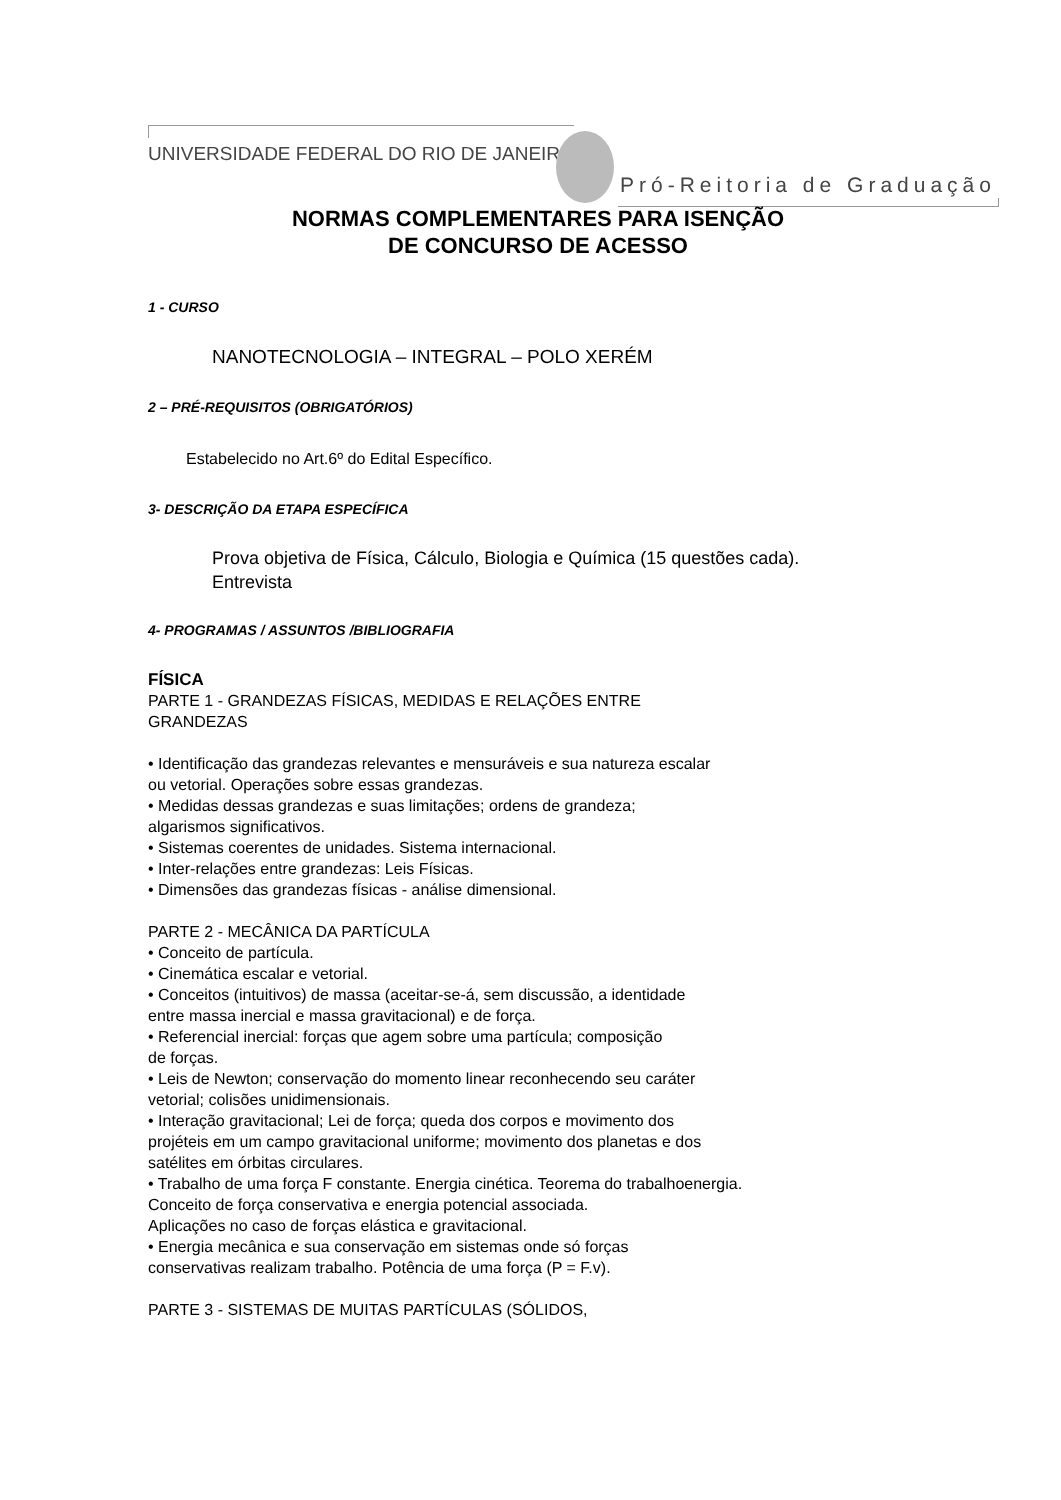UNIVERSIDADE FEDERAL DO RIO DE JANEIRO
Pró-Reitoria de Graduação
NORMAS COMPLEMENTARES PARA ISENÇÃO
DE CONCURSO DE ACESSO
1 - CURSO
NANOTECNOLOGIA – INTEGRAL – POLO XERÉM
2 – PRÉ-REQUISITOS (OBRIGATÓRIOS)
Estabelecido no Art.6º do Edital Específico.
3- DESCRIÇÃO DA ETAPA ESPECÍFICA
Prova objetiva de Física, Cálculo, Biologia e Química (15 questões cada).
Entrevista
4- PROGRAMAS / ASSUNTOS /BIBLIOGRAFIA
FÍSICA
PARTE 1 - GRANDEZAS FÍSICAS, MEDIDAS E RELAÇÕES ENTRE
GRANDEZAS
• Identificação das grandezas relevantes e mensuráveis e sua natureza escalar
ou vetorial. Operações sobre essas grandezas.
• Medidas dessas grandezas e suas limitações; ordens de grandeza;
algarismos significativos.
• Sistemas coerentes de unidades. Sistema internacional.
• Inter-relações entre grandezas: Leis Físicas.
• Dimensões das grandezas físicas - análise dimensional.
PARTE 2 - MECÂNICA DA PARTÍCULA
• Conceito de partícula.
• Cinemática escalar e vetorial.
• Conceitos (intuitivos) de massa (aceitar-se-á, sem discussão, a identidade
entre massa inercial e massa gravitacional) e de força.
• Referencial inercial: forças que agem sobre uma partícula; composição
de forças.
• Leis de Newton; conservação do momento linear reconhecendo seu caráter
vetorial; colisões unidimensionais.
• Interação gravitacional; Lei de força; queda dos corpos e movimento dos
projéteis em um campo gravitacional uniforme; movimento dos planetas e dos
satélites em órbitas circulares.
• Trabalho de uma força F constante. Energia cinética. Teorema do trabalhoenergia.
Conceito de força conservativa e energia potencial associada.
Aplicações no caso de forças elástica e gravitacional.
• Energia mecânica e sua conservação em sistemas onde só forças
conservativas realizam trabalho. Potência de uma força (P = F.v).
PARTE 3 - SISTEMAS DE MUITAS PARTÍCULAS (SÓLIDOS,